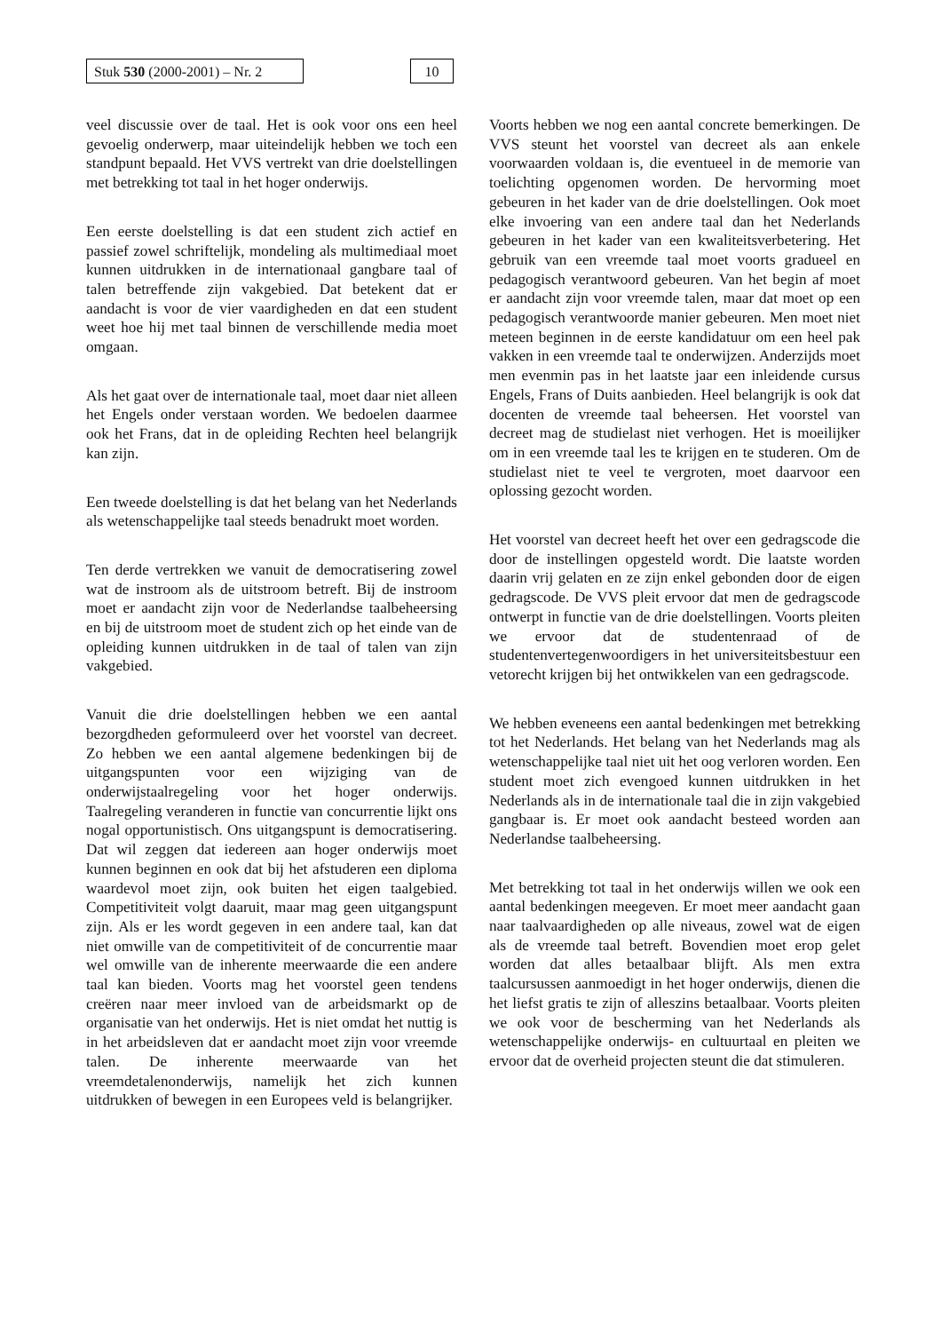Stuk 530 (2000-2001) – Nr. 2
10
veel discussie over de taal. Het is ook voor ons een heel gevoelig onderwerp, maar uiteindelijk hebben we toch een standpunt bepaald. Het VVS vertrekt van drie doelstellingen met betrekking tot taal in het hoger onderwijs.
Een eerste doelstelling is dat een student zich actief en passief zowel schriftelijk, mondeling als multimediaal moet kunnen uitdrukken in de internationaal gangbare taal of talen betreffende zijn vakgebied. Dat betekent dat er aandacht is voor de vier vaardigheden en dat een student weet hoe hij met taal binnen de verschillende media moet omgaan.
Als het gaat over de internationale taal, moet daar niet alleen het Engels onder verstaan worden. We bedoelen daarmee ook het Frans, dat in de opleiding Rechten heel belangrijk kan zijn.
Een tweede doelstelling is dat het belang van het Nederlands als wetenschappelijke taal steeds benadrukt moet worden.
Ten derde vertrekken we vanuit de democratisering zowel wat de instroom als de uitstroom betreft. Bij de instroom moet er aandacht zijn voor de Nederlandse taalbeheersing en bij de uitstroom moet de student zich op het einde van de opleiding kunnen uitdrukken in de taal of talen van zijn vakgebied.
Vanuit die drie doelstellingen hebben we een aantal bezorgdheden geformuleerd over het voorstel van decreet. Zo hebben we een aantal algemene bedenkingen bij de uitgangspunten voor een wijziging van de onderwijstaalregeling voor het hoger onderwijs. Taalregeling veranderen in functie van concurrentie lijkt ons nogal opportunistisch. Ons uitgangspunt is democratisering. Dat wil zeggen dat iedereen aan hoger onderwijs moet kunnen beginnen en ook dat bij het afstuderen een diploma waardevol moet zijn, ook buiten het eigen taalgebied. Competitiviteit volgt daaruit, maar mag geen uitgangspunt zijn. Als er les wordt gegeven in een andere taal, kan dat niet omwille van de competitiviteit of de concurrentie maar wel omwille van de inherente meerwaarde die een andere taal kan bieden. Voorts mag het voorstel geen tendens creëren naar meer invloed van de arbeidsmarkt op de organisatie van het onderwijs. Het is niet omdat het nuttig is in het arbeidsleven dat er aandacht moet zijn voor vreemde talen. De inherente meerwaarde van het vreemdetalenonderwijs, namelijk het zich kunnen uitdrukken of bewegen in een Europees veld is belangrijker.
Voorts hebben we nog een aantal concrete bemerkingen. De VVS steunt het voorstel van decreet als aan enkele voorwaarden voldaan is, die eventueel in de memorie van toelichting opgenomen worden. De hervorming moet gebeuren in het kader van de drie doelstellingen. Ook moet elke invoering van een andere taal dan het Nederlands gebeuren in het kader van een kwaliteitsverbetering. Het gebruik van een vreemde taal moet voorts gradueel en pedagogisch verantwoord gebeuren. Van het begin af moet er aandacht zijn voor vreemde talen, maar dat moet op een pedagogisch verantwoorde manier gebeuren. Men moet niet meteen beginnen in de eerste kandidatuur om een heel pak vakken in een vreemde taal te onderwijzen. Anderzijds moet men evenmin pas in het laatste jaar een inleidende cursus Engels, Frans of Duits aanbieden. Heel belangrijk is ook dat docenten de vreemde taal beheersen. Het voorstel van decreet mag de studielast niet verhogen. Het is moeilijker om in een vreemde taal les te krijgen en te studeren. Om de studielast niet te veel te vergroten, moet daarvoor een oplossing gezocht worden.
Het voorstel van decreet heeft het over een gedragscode die door de instellingen opgesteld wordt. Die laatste worden daarin vrij gelaten en ze zijn enkel gebonden door de eigen gedragscode. De VVS pleit ervoor dat men de gedragscode ontwerpt in functie van de drie doelstellingen. Voorts pleiten we ervoor dat de studentenraad of de studentenvertegenwoordigers in het universiteitsbestuur een vetorecht krijgen bij het ontwikkelen van een gedragscode.
We hebben eveneens een aantal bedenkingen met betrekking tot het Nederlands. Het belang van het Nederlands mag als wetenschappelijke taal niet uit het oog verloren worden. Een student moet zich evengoed kunnen uitdrukken in het Nederlands als in de internationale taal die in zijn vakgebied gangbaar is. Er moet ook aandacht besteed worden aan Nederlandse taalbeheersing.
Met betrekking tot taal in het onderwijs willen we ook een aantal bedenkingen meegeven. Er moet meer aandacht gaan naar taalvaardigheden op alle niveaus, zowel wat de eigen als de vreemde taal betreft. Bovendien moet erop gelet worden dat alles betaalbaar blijft. Als men extra taalcursussen aanmoedigt in het hoger onderwijs, dienen die het liefst gratis te zijn of alleszins betaalbaar. Voorts pleiten we ook voor de bescherming van het Nederlands als wetenschappelijke onderwijs- en cultuurtaal en pleiten we ervoor dat de overheid projecten steunt die dat stimuleren.